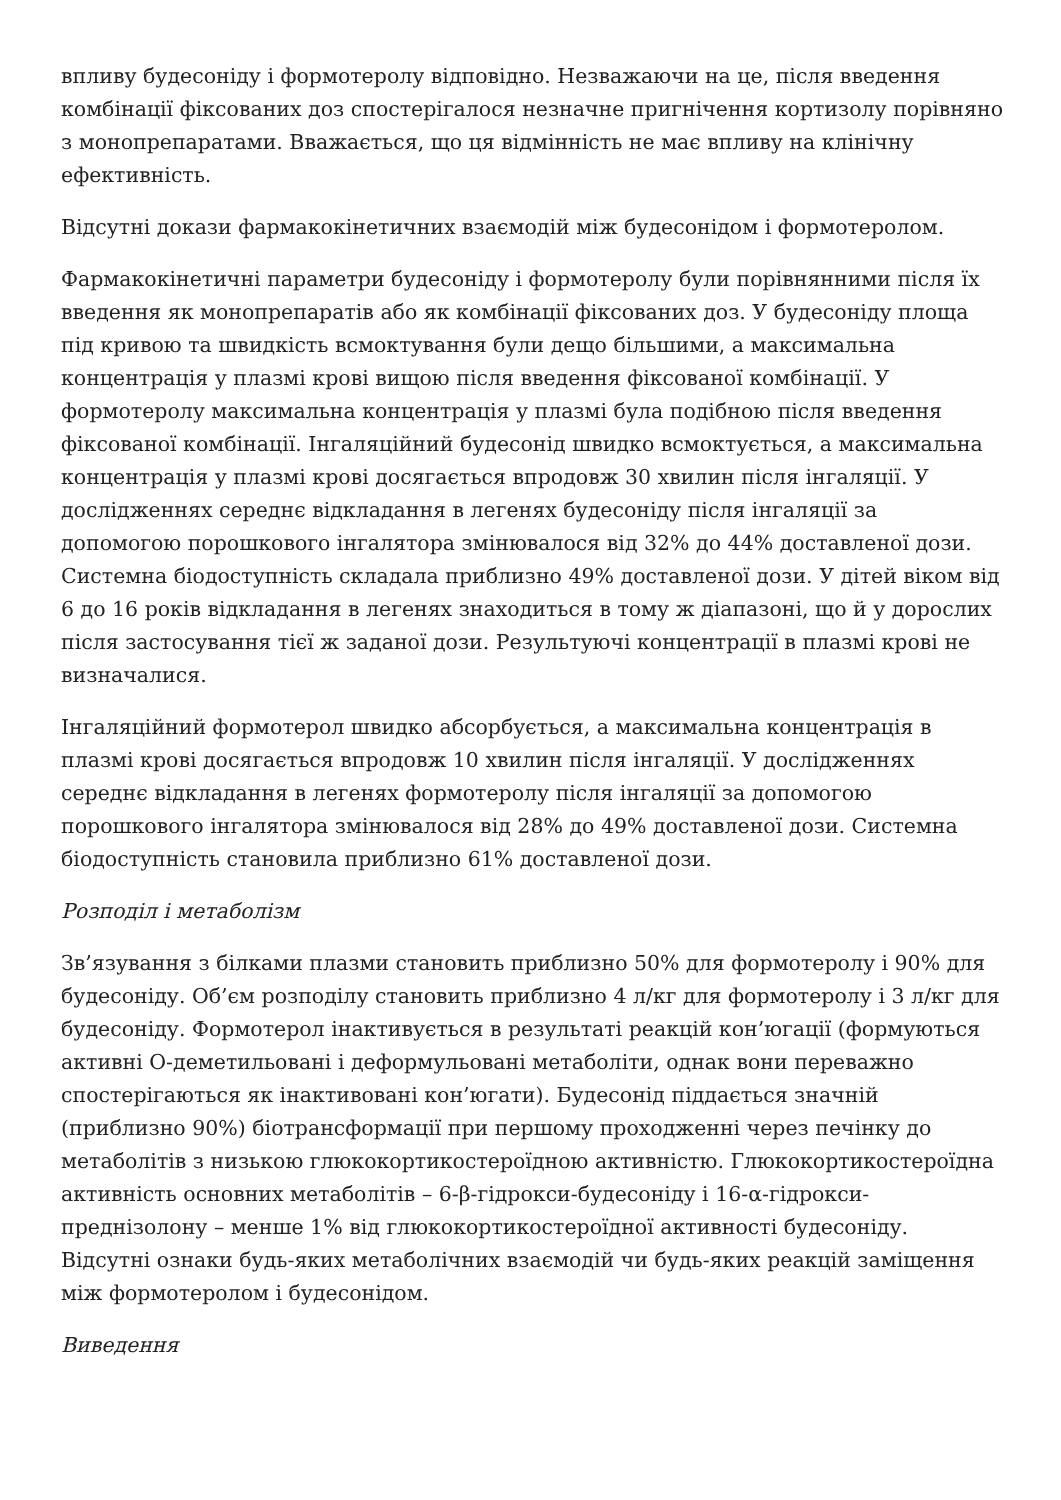впливу будесоніду і формотеролу відповідно. Незважаючи на це, після введення комбінації фіксованих доз спостерігалося незначне пригнічення кортизолу порівняно з монопрепаратами. Вважається, що ця відмінність не має впливу на клінічну ефективність.
Відсутні докази фармакокінетичних взаємодій між будесонідом і формотеролом.
Фармакокінетичні параметри будесоніду і формотеролу були порівнянними після їх введення як монопрепаратів або як комбінації фіксованих доз. У будесоніду площа під кривою та швидкість всмоктування були дещо більшими, а максимальна концентрація у плазмі крові вищою після введення фіксованої комбінації. У формотеролу максимальна концентрація у плазмі була подібною після введення фіксованої комбінації. Інгаляційний будесонід швидко всмоктується, а максимальна концентрація у плазмі крові досягається впродовж 30 хвилин після інгаляції. У дослідженнях середнє відкладання в легенях будесоніду після інгаляції за допомогою порошкового інгалятора змінювалося від 32% до 44% доставленої дози. Системна біодоступність складала приблизно 49% доставленої дози. У дітей віком від 6 до 16 років відкладання в легенях знаходиться в тому ж діапазоні, що й у дорослих після застосування тієї ж заданої дози. Результуючі концентрації в плазмі крові не визначалися.
Інгаляційний формотерол швидко абсорбується, а максимальна концентрація в плазмі крові досягається впродовж 10 хвилин після інгаляції. У дослідженнях середнє відкладання в легенях формотеролу після інгаляції за допомогою порошкового інгалятора змінювалося від 28% до 49% доставленої дози. Системна біодоступність становила приблизно 61% доставленої дози.
Розподіл і метаболізм
Зв’язування з білками плазми становить приблизно 50% для формотеролу і 90% для будесоніду. Об’єм розподілу становить приблизно 4 л/кг для формотеролу і 3 л/кг для будесоніду. Формотерол інактивується в результаті реакцій кон’югації (формуються активні О-деметильовані і деформульовані метаболіти, однак вони переважно спостерігаються як інактивовані кон’югати). Будесонід піддається значній (приблизно 90%) біотрансформації при першому проходженні через печінку до метаболітів з низькою глюкокортикостероїдною активністю. Глюкокортикостероїдна активність основних метаболітів – 6-β-гідрокси-будесоніду і 16-α-гідрокси-преднізолону – менше 1% від глюкокортикостероїдної активності будесоніду. Відсутні ознаки будь-яких метаболічних взаємодій чи будь-яких реакцій заміщення між формотеролом і будесонідом.
Виведення